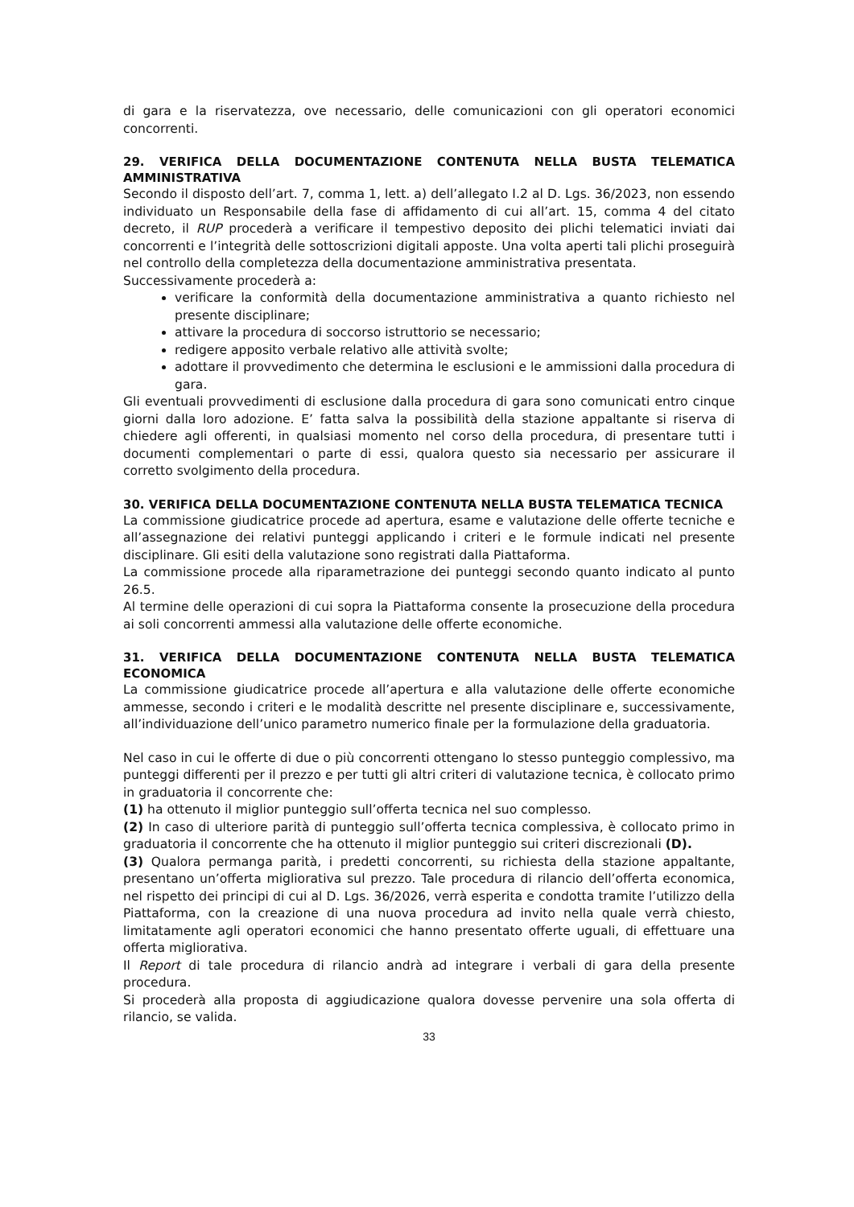di gara e la riservatezza, ove necessario, delle comunicazioni con gli operatori economici concorrenti.
29. VERIFICA DELLA DOCUMENTAZIONE CONTENUTA NELLA BUSTA TELEMATICA AMMINISTRATIVA
Secondo il disposto dell’art. 7, comma 1, lett. a) dell’allegato I.2 al D. Lgs. 36/2023, non essendo individuato un Responsabile della fase di affidamento di cui all’art. 15, comma 4 del citato decreto, il RUP procederà a verificare il tempestivo deposito dei plichi telematici inviati dai concorrenti e l’integrità delle sottoscrizioni digitali apposte. Una volta aperti tali plichi proseguirà nel controllo della completezza della documentazione amministrativa presentata.
Successivamente procederà a:
verificare la conformità della documentazione amministrativa a quanto richiesto nel presente disciplinare;
attivare la procedura di soccorso istruttorio se necessario;
redigere apposito verbale relativo alle attività svolte;
adottare il provvedimento che determina le esclusioni e le ammissioni dalla procedura di gara.
Gli eventuali provvedimenti di esclusione dalla procedura di gara sono comunicati entro cinque giorni dalla loro adozione. E’ fatta salva la possibilità della stazione appaltante si riserva di chiedere agli offerenti, in qualsiasi momento nel corso della procedura, di presentare tutti i documenti complementari o parte di essi, qualora questo sia necessario per assicurare il corretto svolgimento della procedura.
30. VERIFICA DELLA DOCUMENTAZIONE CONTENUTA NELLA BUSTA TELEMATICA TECNICA
La commissione giudicatrice procede ad apertura, esame e valutazione delle offerte tecniche e all’assegnazione dei relativi punteggi applicando i criteri e le formule indicati nel presente disciplinare. Gli esiti della valutazione sono registrati dalla Piattaforma.
La commissione procede alla riparametrazione dei punteggi secondo quanto indicato al punto 26.5.
Al termine delle operazioni di cui sopra la Piattaforma consente la prosecuzione della procedura ai soli concorrenti ammessi alla valutazione delle offerte economiche.
31. VERIFICA DELLA DOCUMENTAZIONE CONTENUTA NELLA BUSTA TELEMATICA ECONOMICA
La commissione giudicatrice procede all’apertura e alla valutazione delle offerte economiche ammesse, secondo i criteri e le modalità descritte nel presente disciplinare e, successivamente, all’individuazione dell’unico parametro numerico finale per la formulazione della graduatoria.
Nel caso in cui le offerte di due o più concorrenti ottengano lo stesso punteggio complessivo, ma punteggi differenti per il prezzo e per tutti gli altri criteri di valutazione tecnica, è collocato primo in graduatoria il concorrente che:
(1) ha ottenuto il miglior punteggio sull’offerta tecnica nel suo complesso.
(2) In caso di ulteriore parità di punteggio sull’offerta tecnica complessiva, è collocato primo in graduatoria il concorrente che ha ottenuto il miglior punteggio sui criteri discrezionali (D).
(3) Qualora permanga parità, i predetti concorrenti, su richiesta della stazione appaltante, presentano un’offerta migliorativa sul prezzo. Tale procedura di rilancio dell’offerta economica, nel rispetto dei principi di cui al D. Lgs. 36/2026, verrà esperita e condotta tramite l’utilizzo della Piattaforma, con la creazione di una nuova procedura ad invito nella quale verrà chiesto, limitatamente agli operatori economici che hanno presentato offerte uguali, di effettuare una offerta migliorativa.
Il Report di tale procedura di rilancio andrà ad integrare i verbali di gara della presente procedura.
Si procederà alla proposta di aggiudicazione qualora dovesse pervenire una sola offerta di rilancio, se valida.
33